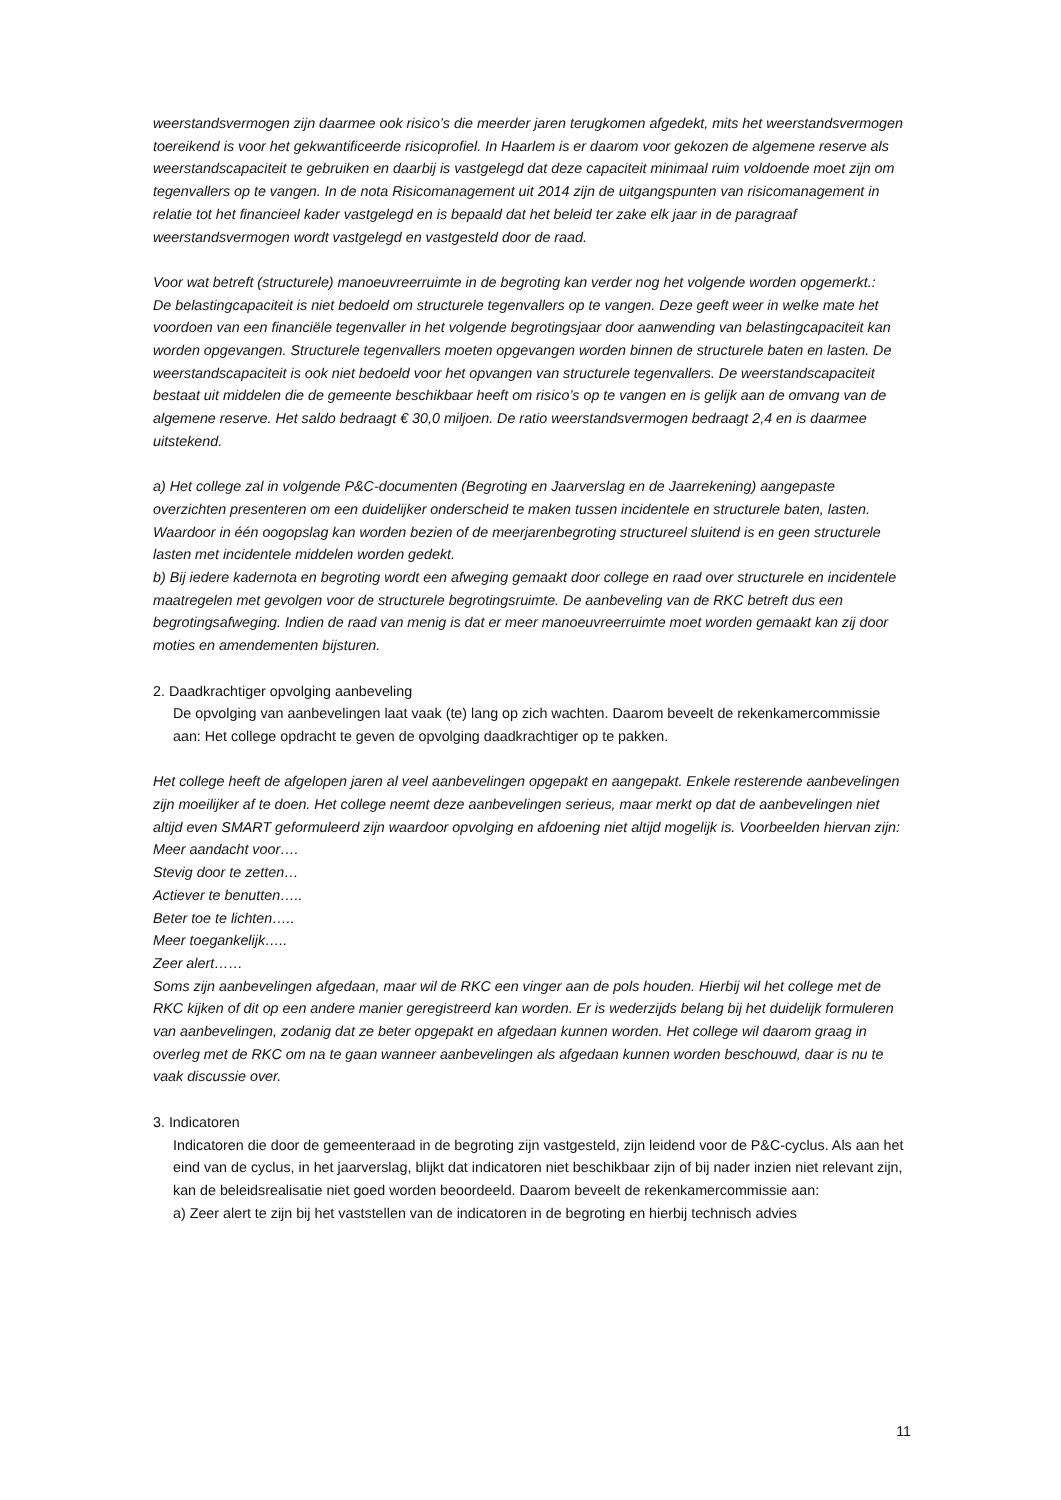weerstandsvermogen zijn daarmee ook risico’s die meerder jaren terugkomen afgedekt, mits het weerstandsvermogen toereikend is voor het gekwantificeerde risicoprofiel. In Haarlem is er daarom voor gekozen de algemene reserve als weerstandscapaciteit te gebruiken en daarbij is vastgelegd dat deze capaciteit minimaal ruim voldoende moet zijn om tegenvallers op te vangen. In de nota Risicomanagement uit 2014 zijn de uitgangspunten van risicomanagement in relatie tot het financieel kader vastgelegd en is bepaald dat het beleid ter zake elk jaar in de paragraaf weerstandsvermogen wordt vastgelegd en vastgesteld door de raad.
Voor wat betreft (structurele) manoeuvreerruimte in de begroting kan verder nog het volgende worden opgemerkt.:
De belastingcapaciteit is niet bedoeld om structurele tegenvallers op te vangen. Deze geeft weer in welke mate het voordoen van een financiële tegenvaller in het volgende begrotingsjaar door aanwending van belastingcapaciteit kan worden opgevangen. Structurele tegenvallers moeten opgevangen worden binnen de structurele baten en lasten. De weerstandscapaciteit is ook niet bedoeld voor het opvangen van structurele tegenvallers. De weerstandscapaciteit bestaat uit middelen die de gemeente beschikbaar heeft om risico’s op te vangen en is gelijk aan de omvang van de algemene reserve. Het saldo bedraagt € 30,0 miljoen. De ratio weerstandsvermogen bedraagt 2,4 en is daarmee uitstekend.
a) Het college zal in volgende P&C-documenten (Begroting en Jaarverslag en de Jaarrekening) aangepaste overzichten presenteren om een duidelijker onderscheid te maken tussen incidentele en structurele baten, lasten. Waardoor in één oogopslag kan worden bezien of de meerjarenbegroting structureel sluitend is en geen structurele lasten met incidentele middelen worden gedekt.
b) Bij iedere kadernota en begroting wordt een afweging gemaakt door college en raad over structurele en incidentele maatregelen met gevolgen voor de structurele begrotingsruimte. De aanbeveling van de RKC betreft dus een begrotingsafweging. Indien de raad van menig is dat er meer manoeuvreerruimte moet worden gemaakt kan zij door moties en amendementen bijsturen.
2. Daadkrachtiger opvolging aanbeveling
De opvolging van aanbevelingen laat vaak (te) lang op zich wachten. Daarom beveelt de rekenkamercommissie aan: Het college opdracht te geven de opvolging daadkrachtiger op te pakken.
Het college heeft de afgelopen jaren al veel aanbevelingen opgepakt en aangepakt. Enkele resterende aanbevelingen zijn moeilijker af te doen. Het college neemt deze aanbevelingen serieus, maar merkt op dat de aanbevelingen niet altijd even SMART geformuleerd zijn waardoor opvolging en afdoening niet altijd mogelijk is. Voorbeelden hiervan zijn:
Meer aandacht voor….
Stevig door te zetten…
Actiever te benutten…..
Beter toe te lichten…..
Meer toegankelijk…..
Zeer alert……
Soms zijn aanbevelingen afgedaan, maar wil de RKC een vinger aan de pols houden. Hierbij wil het college met de RKC kijken of dit op een andere manier geregistreerd kan worden. Er is wederzijds belang bij het duidelijk formuleren van aanbevelingen, zodanig dat ze beter opgepakt en afgedaan kunnen worden. Het college wil daarom graag in overleg met de RKC om na te gaan wanneer aanbevelingen als afgedaan kunnen worden beschouwd, daar is nu te vaak discussie over.
3. Indicatoren
Indicatoren die door de gemeenteraad in de begroting zijn vastgesteld, zijn leidend voor de P&C-cyclus. Als aan het eind van de cyclus, in het jaarverslag, blijkt dat indicatoren niet beschikbaar zijn of bij nader inzien niet relevant zijn, kan de beleidsrealisatie niet goed worden beoordeeld. Daarom beveelt de rekenkamercommissie aan:
a) Zeer alert te zijn bij het vaststellen van de indicatoren in de begroting en hierbij technisch advies
11